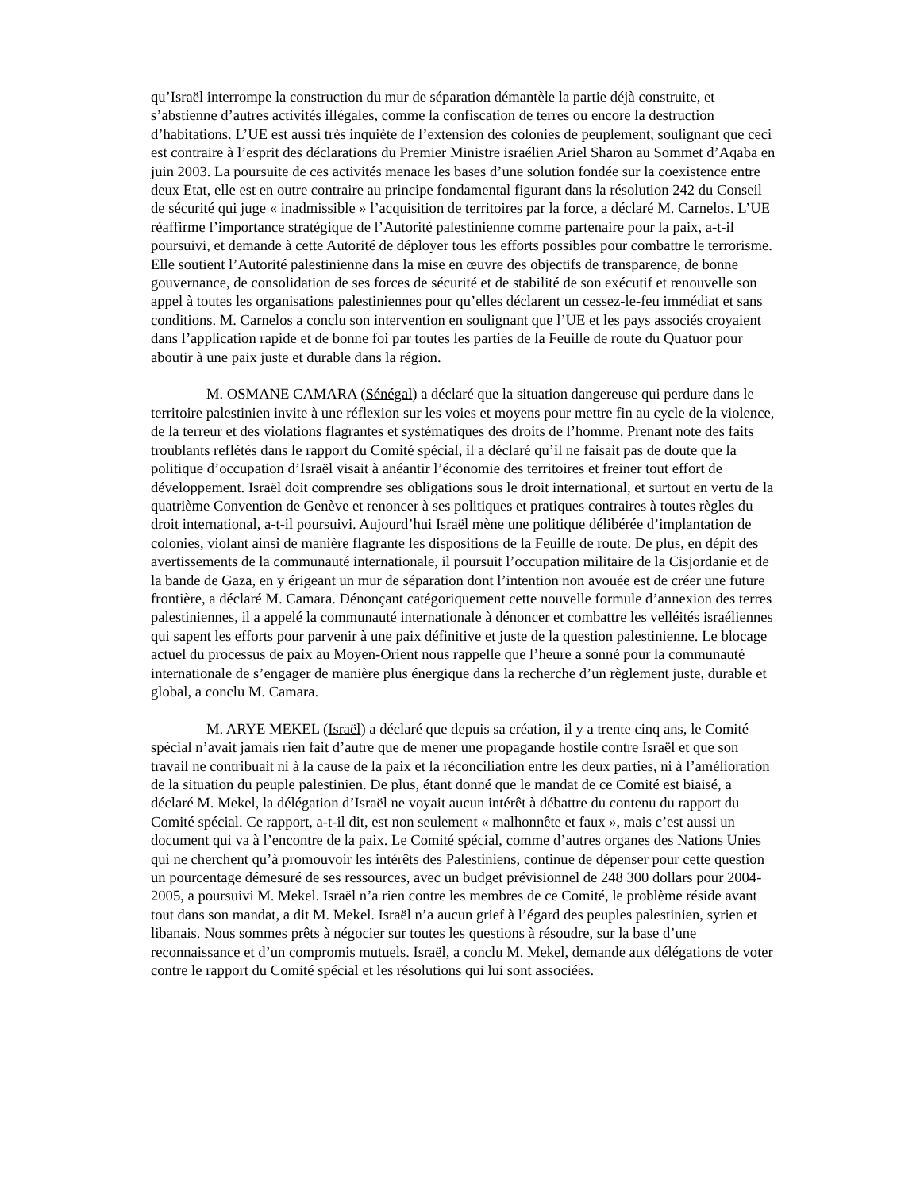qu’Israël interrompe la construction du mur de séparation démantèle la partie déjà construite, et s’abstienne d’autres activités illégales, comme la confiscation de terres ou encore la destruction d’habitations. L’UE est aussi très inquiète de l’extension des colonies de peuplement, soulignant que ceci est contraire à l’esprit des déclarations du Premier Ministre israélien Ariel Sharon au Sommet d’Aqaba en juin 2003. La poursuite de ces activités menace les bases d’une solution fondée sur la coexistence entre deux Etat, elle est en outre contraire au principe fondamental figurant dans la résolution 242 du Conseil de sécurité qui juge « inadmissible » l’acquisition de territoires par la force, a déclaré M. Carnelos. L’UE réaffirme l’importance stratégique de l’Autorité palestinienne comme partenaire pour la paix, a-t-il poursuivi, et demande à cette Autorité de déployer tous les efforts possibles pour combattre le terrorisme. Elle soutient l’Autorité palestinienne dans la mise en œuvre des objectifs de transparence, de bonne gouvernance, de consolidation de ses forces de sécurité et de stabilité de son exécutif et renouvelle son appel à toutes les organisations palestiniennes pour qu’elles déclarent un cessez-le-feu immédiat et sans conditions. M. Carnelos a conclu son intervention en soulignant que l’UE et les pays associés croyaient dans l’application rapide et de bonne foi par toutes les parties de la Feuille de route du Quatuor pour aboutir à une paix juste et durable dans la région.
M. OSMANE CAMARA (Sénégal) a déclaré que la situation dangereuse qui perdure dans le territoire palestinien invite à une réflexion sur les voies et moyens pour mettre fin au cycle de la violence, de la terreur et des violations flagrantes et systématiques des droits de l’homme. Prenant note des faits troublants reflétés dans le rapport du Comité spécial, il a déclaré qu’il ne faisait pas de doute que la politique d’occupation d’Israël visait à anéantir l’économie des territoires et freiner tout effort de développement. Israël doit comprendre ses obligations sous le droit international, et surtout en vertu de la quatrième Convention de Genève et renoncer à ses politiques et pratiques contraires à toutes règles du droit international, a-t-il poursuivi. Aujourd’hui Israël mène une politique délibérée d’implantation de colonies, violant ainsi de manière flagrante les dispositions de la Feuille de route. De plus, en dépit des avertissements de la communauté internationale, il poursuit l’occupation militaire de la Cisjordanie et de la bande de Gaza, en y érigeant un mur de séparation dont l’intention non avouée est de créer une future frontière, a déclaré M. Camara. Dénonçant catégoriquement cette nouvelle formule d’annexion des terres palestiniennes, il a appelé la communauté internationale à dénoncer et combattre les velléités israéliennes qui sapent les efforts pour parvenir à une paix définitive et juste de la question palestinienne. Le blocage actuel du processus de paix au Moyen-Orient nous rappelle que l’heure a sonné pour la communauté internationale de s’engager de manière plus énergique dans la recherche d’un règlement juste, durable et global, a conclu M. Camara.
M. ARYE MEKEL (Israël) a déclaré que depuis sa création, il y a trente cinq ans, le Comité spécial n’avait jamais rien fait d’autre que de mener une propagande hostile contre Israël et que son travail ne contribuait ni à la cause de la paix et la réconciliation entre les deux parties, ni à l’amélioration de la situation du peuple palestinien. De plus, étant donné que le mandat de ce Comité est biaisé, a déclaré M. Mekel, la délégation d’Israël ne voyait aucun intérêt à débattre du contenu du rapport du Comité spécial. Ce rapport, a-t-il dit, est non seulement « malhonnête et faux », mais c’est aussi un document qui va à l’encontre de la paix. Le Comité spécial, comme d’autres organes des Nations Unies qui ne cherchent qu’à promouvoir les intérêts des Palestiniens, continue de dépenser pour cette question un pourcentage démesuré de ses ressources, avec un budget prévisionnel de 248 300 dollars pour 2004-2005, a poursuivi M. Mekel. Israël n’a rien contre les membres de ce Comité, le problème réside avant tout dans son mandat, a dit M. Mekel. Israël n’a aucun grief à l’égard des peuples palestinien, syrien et libanais. Nous sommes prêts à négocier sur toutes les questions à résoudre, sur la base d’une reconnaissance et d’un compromis mutuels. Israël, a conclu M. Mekel, demande aux délégations de voter contre le rapport du Comité spécial et les résolutions qui lui sont associées.